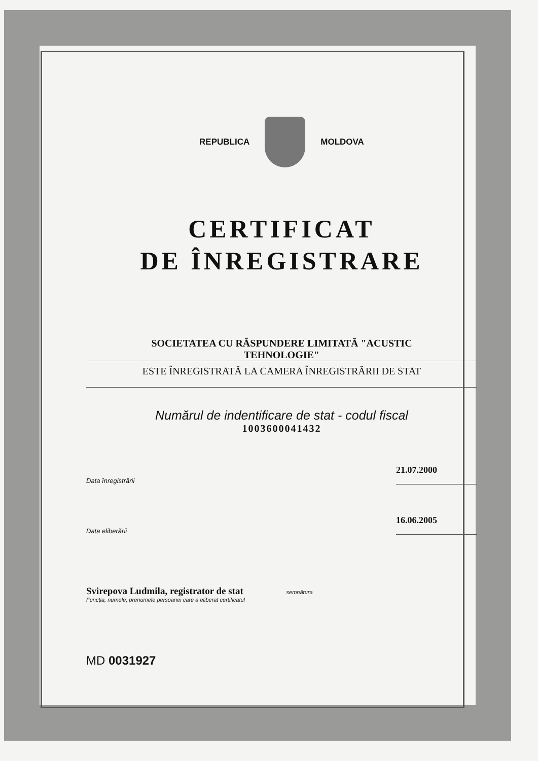REPUBLICA MOLDOVA
CERTIFICAT
DE ÎNREGISTRARE
SOCIETATEA CU RĂSPUNDERE LIMITATĂ "ACUSTIC
TEHNOLOGIE"
ESTE ÎNREGISTRATĂ LA CAMERA ÎNREGISTRĂRII DE STAT
Numărul de indentificare de stat - codul fiscal
1003600041432
Data înregistrării 21.07.2000
Data eliberării 16.06.2005
Svirepova Ludmila, registrator de stat semnătura
Funcția, numele, prenumele persoanei care a eliberat certificatul
MD 0031927